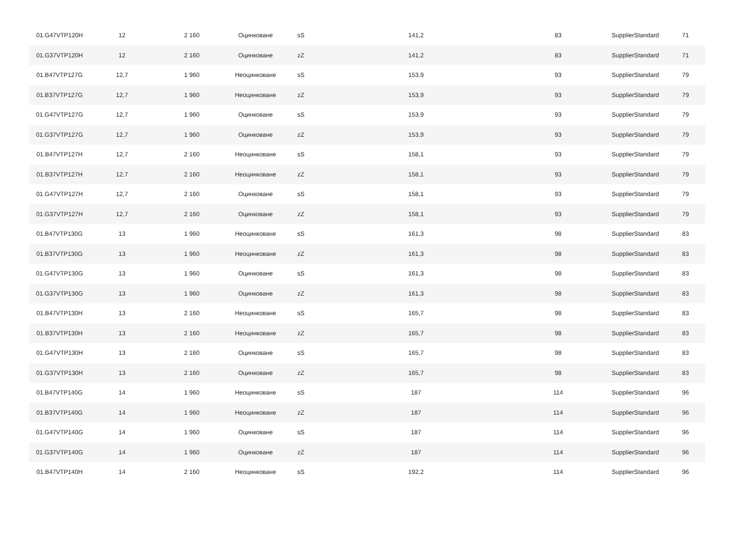| 01.G47VTP120H | 12 | 2 160 | Оцинковане | sS | 141,2 | 83 | SupplierStandard | 71 |
| 01.G37VTP120H | 12 | 2 160 | Оцинковане | zZ | 141,2 | 83 | SupplierStandard | 71 |
| 01.B47VTP127G | 12,7 | 1 960 | Неоцинковане | sS | 153,9 | 93 | SupplierStandard | 79 |
| 01.B37VTP127G | 12,7 | 1 960 | Неоцинковане | zZ | 153,9 | 93 | SupplierStandard | 79 |
| 01.G47VTP127G | 12,7 | 1 960 | Оцинковане | sS | 153,9 | 93 | SupplierStandard | 79 |
| 01.G37VTP127G | 12,7 | 1 960 | Оцинковане | zZ | 153,9 | 93 | SupplierStandard | 79 |
| 01.B47VTP127H | 12,7 | 2 160 | Неоцинковане | sS | 158,1 | 93 | SupplierStandard | 79 |
| 01.B37VTP127H | 12,7 | 2 160 | Неоцинковане | zZ | 158,1 | 93 | SupplierStandard | 79 |
| 01.G47VTP127H | 12,7 | 2 160 | Оцинковане | sS | 158,1 | 93 | SupplierStandard | 79 |
| 01.G37VTP127H | 12,7 | 2 160 | Оцинковане | zZ | 158,1 | 93 | SupplierStandard | 79 |
| 01.B47VTP130G | 13 | 1 960 | Неоцинковане | sS | 161,3 | 98 | SupplierStandard | 83 |
| 01.B37VTP130G | 13 | 1 960 | Неоцинковане | zZ | 161,3 | 98 | SupplierStandard | 83 |
| 01.G47VTP130G | 13 | 1 960 | Оцинковане | sS | 161,3 | 98 | SupplierStandard | 83 |
| 01.G37VTP130G | 13 | 1 960 | Оцинковане | zZ | 161,3 | 98 | SupplierStandard | 83 |
| 01.B47VTP130H | 13 | 2 160 | Неоцинковане | sS | 165,7 | 98 | SupplierStandard | 83 |
| 01.B37VTP130H | 13 | 2 160 | Неоцинковане | zZ | 165,7 | 98 | SupplierStandard | 83 |
| 01.G47VTP130H | 13 | 2 160 | Оцинковане | sS | 165,7 | 98 | SupplierStandard | 83 |
| 01.G37VTP130H | 13 | 2 160 | Оцинковане | zZ | 165,7 | 98 | SupplierStandard | 83 |
| 01.B47VTP140G | 14 | 1 960 | Неоцинковане | sS | 187 | 114 | SupplierStandard | 96 |
| 01.B37VTP140G | 14 | 1 960 | Неоцинковане | zZ | 187 | 114 | SupplierStandard | 96 |
| 01.G47VTP140G | 14 | 1 960 | Оцинковане | sS | 187 | 114 | SupplierStandard | 96 |
| 01.G37VTP140G | 14 | 1 960 | Оцинковане | zZ | 187 | 114 | SupplierStandard | 96 |
| 01.B47VTP140H | 14 | 2 160 | Неоцинковане | sS | 192,2 | 114 | SupplierStandard | 96 |